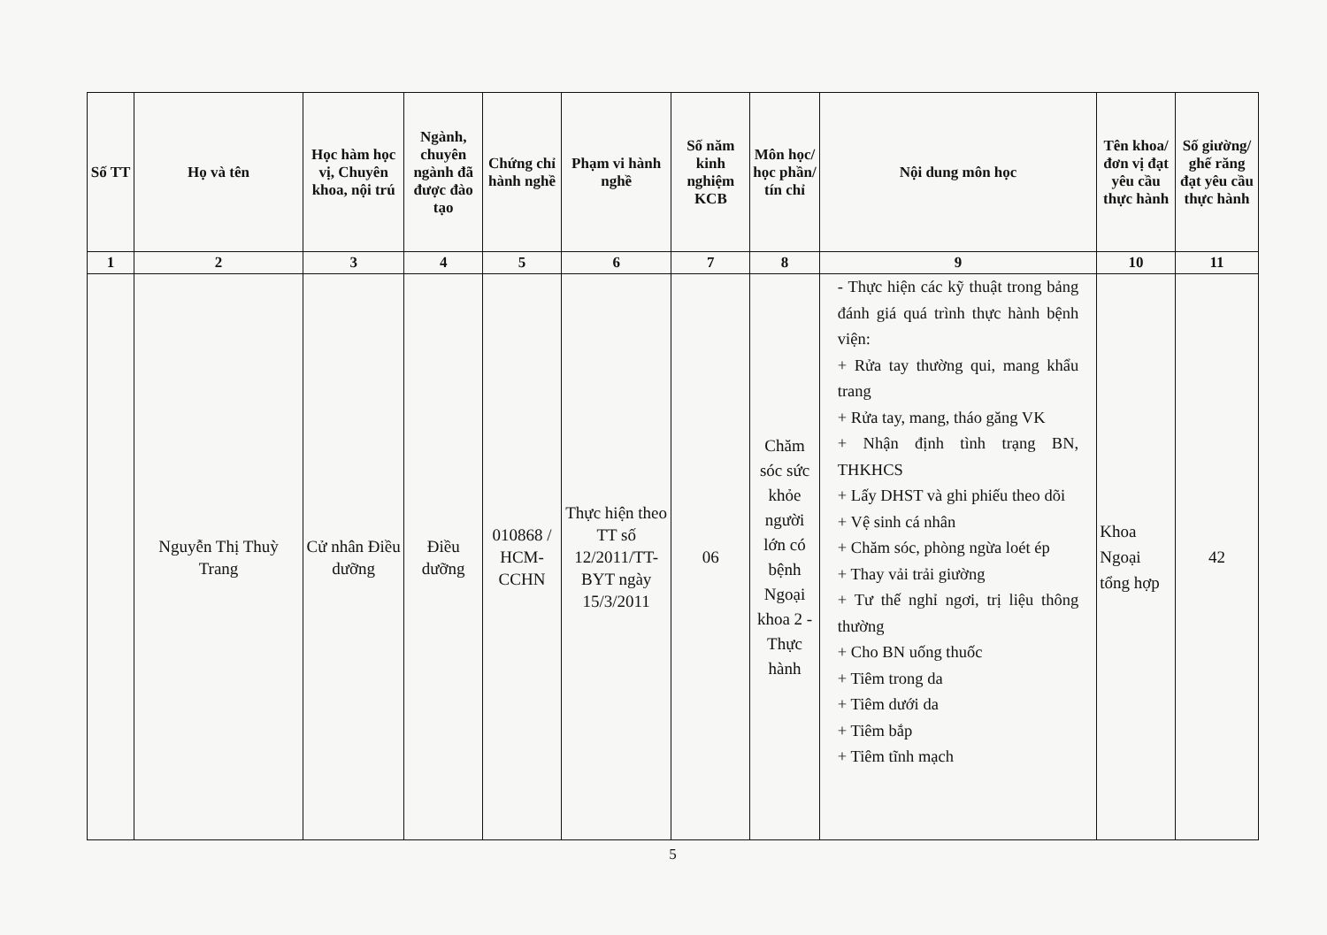| Số TT | Họ và tên | Học hàm học vị, Chuyên khoa, nội trú | Ngành, chuyên ngành đã được đào tạo | Chứng chỉ hành nghề | Phạm vi hành nghề | Số năm kinh nghiệm KCB | Môn học/ học phần/ tín chỉ | Nội dung môn học | Tên khoa/ đơn vị đạt yêu cầu thực hành | Số giường/ ghế răng đạt yêu cầu thực hành |
| --- | --- | --- | --- | --- | --- | --- | --- | --- | --- | --- |
| 1 | 2 | 3 | 4 | 5 | 6 | 7 | 8 | 9 | 10 | 11 |
| | Nguyễn Thị Thuỳ Trang | Cử nhân Điều dưỡng | Điều dưỡng | 010868 / HCM-CCHN | Thực hiện theo TT số 12/2011/TT-BYT ngày 15/3/2011 | 06 | Chăm sóc sức khỏe người lớn có bệnh Ngoại khoa 2 - Thực hành | - Thực hiện các kỹ thuật trong bảng đánh giá quá trình thực hành bệnh viện: + Rửa tay thường qui, mang khẩu trang + Rửa tay, mang, tháo găng VK + Nhận định tình trạng BN, THKHCS + Lấy DHST và ghi phiếu theo dõi + Vệ sinh cá nhân + Chăm sóc, phòng ngừa loét ép + Thay vải trải giường + Tư thế nghỉ ngơi, trị liệu thông thường + Cho BN uống thuốc + Tiêm trong da + Tiêm dưới da + Tiêm bắp + Tiêm tĩnh mạch | Khoa Ngoại tổng hợp | 42 |
5